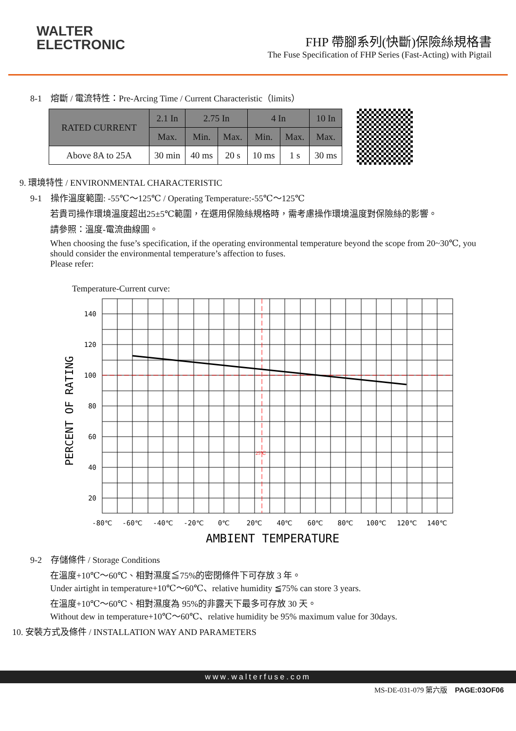WALTER
ELECTRONIC
FHP 帶腳系列(快斷)保險絲規格書
The Fuse Specification of FHP Series (Fast-Acting) with Pigtail
8-1　熔斷 / 電流特性：Pre-Arcing Time / Current Characteristic（limits）
| RATED CURRENT | 2.1 In | 2.75 In | | 4 In | | 10 In |
| --- | --- | --- | --- | --- | --- | --- |
| | Max. | Min. | Max. | Min. | Max. | Max. |
| Above 8A to 25A | 30 min | 40 ms | 20 s | 10 ms | 1 s | 30 ms |
9. 環境特性 / ENVIRONMENTAL CHARACTERISTIC
9-1　操作溫度範圍: -55℃～125℃ / Operating Temperature:-55℃～125℃
若貴司操作環境溫度超出25±5℃範圍，在選用保險絲規格時，需考慮操作環境溫度對保險絲的影響。
請參照：溫度-電流曲線圖。
When choosing the fuse’s specification, if the operating environmental temperature beyond the scope from 20~30℃, you should consider the environmental temperature’s affection to fuses.
Please refer:
Temperature-Current curve:
140
120
100
80
60
40
20
25℃
-80℃
-60℃
-40℃
-20℃
0℃
20℃
40℃
60℃
80℃
100℃
120℃
140℃
PERCENT OF RATING
AMBIENT TEMPERATURE
9-2　存儲條件 / Storage Conditions
在溫度+10℃～60℃、相對濕度≦75%的密閉條件下可存放 3 年。
Under airtight in temperature+10℃～60℃、relative humidity ≦75% can store 3 years.
在溫度+10℃～60℃、相對濕度為 95%的非露天下最多可存放 30 天。
Without dew in temperature+10℃～60℃、relative humidity be 95% maximum value for 30days.
10. 安裝方式及條件 / INSTALLATION WAY AND PARAMETERS
www.walterfuse.com
MS-DE-031-079 第六版　PAGE:03OF06